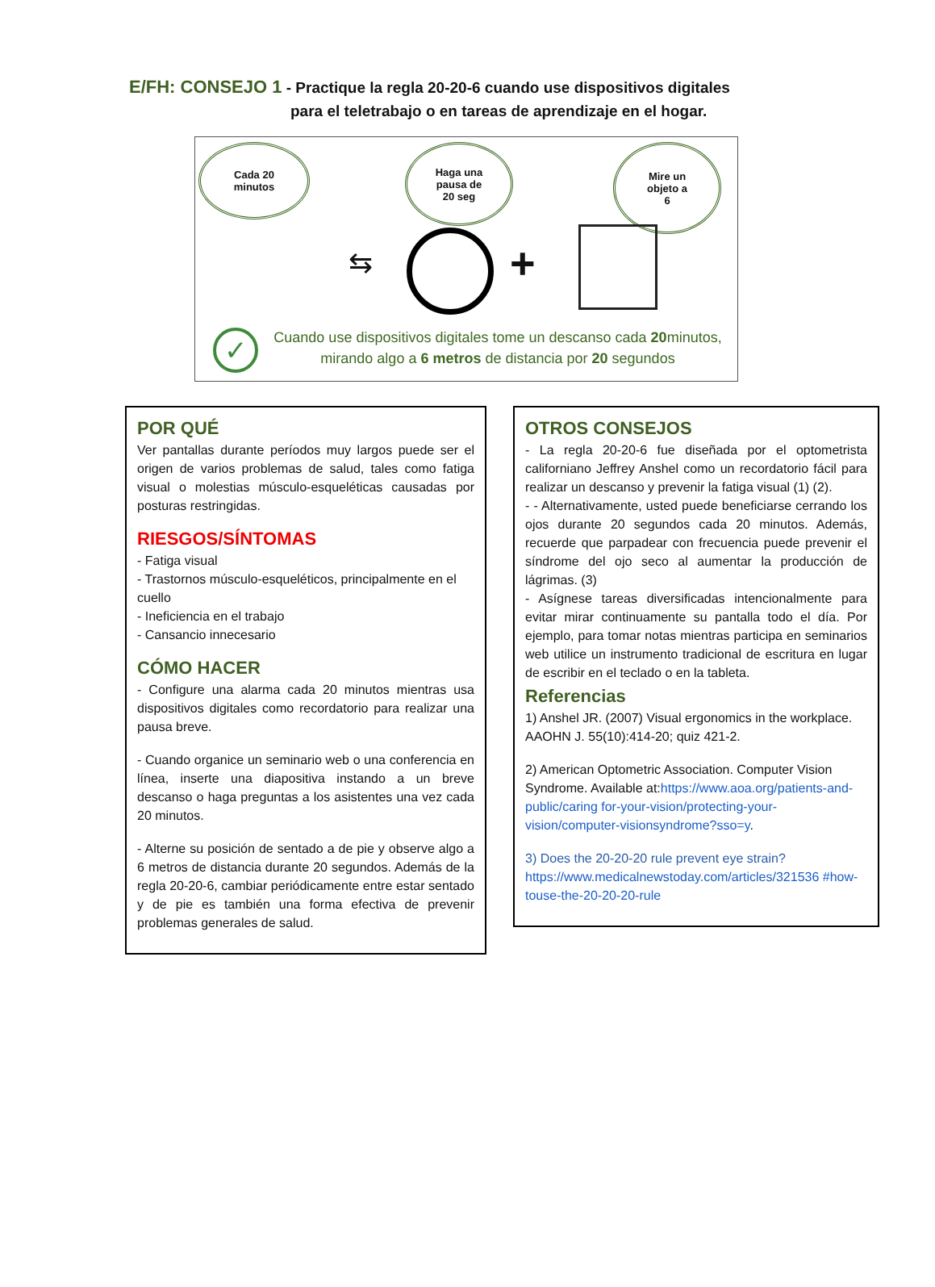E/FH: CONSEJO 1 - Practique la regla 20-20-6 cuando use dispositivos digitales
para el teletrabajo o en tareas de aprendizaje en el hogar.
Cada 20
minutos
Haga una
pausa de
20 seg
Mire un
objeto a
6
⇆ +
✓
Cuando use dispositivos digitales tome un descanso cada 20minutos, mirando algo a 6 metros de distancia por 20 segundos
POR QUÉ
Ver pantallas durante períodos muy largos puede ser el origen de varios problemas de salud, tales como fatiga visual o molestias músculo-esqueléticas causadas por posturas restringidas.
RIESGOS/SÍNTOMAS
- Fatiga visual
- Trastornos músculo-esqueléticos, principalmente en el cuello
- Ineficiencia en el trabajo
- Cansancio innecesario
CÓMO HACER
- Configure una alarma cada 20 minutos mientras usa dispositivos digitales como recordatorio para realizar una pausa breve.
- Cuando organice un seminario web o una conferencia en línea, inserte una diapositiva instando a un breve descanso o haga preguntas a los asistentes una vez cada 20 minutos.
- Alterne su posición de sentado a de pie y observe algo a 6 metros de distancia durante 20 segundos. Además de la regla 20-20-6, cambiar periódicamente entre estar sentado y de pie es también una forma efectiva de prevenir problemas generales de salud.
OTROS CONSEJOS
- La regla 20-20-6 fue diseñada por el optometrista californiano Jeffrey Anshel como un recordatorio fácil para realizar un descanso y prevenir la fatiga visual (1) (2).
- - Alternativamente, usted puede beneficiarse cerrando los ojos durante 20 segundos cada 20 minutos. Además, recuerde que parpadear con frecuencia puede prevenir el síndrome del ojo seco al aumentar la producción de lágrimas. (3)
- Asígnese tareas diversificadas intencionalmente para evitar mirar continuamente su pantalla todo el día. Por ejemplo, para tomar notas mientras participa en seminarios web utilice un instrumento tradicional de escritura en lugar de escribir en el teclado o en la tableta.
Referencias
1) Anshel JR. (2007) Visual ergonomics in the workplace. AAOHN J. 55(10):414-20; quiz 421-2.
2) American Optometric Association. Computer Vision Syndrome. Available at:https://www.aoa.org/patients-and-public/caring for-your-vision/protecting-your-vision/computer-visionsyndrome?sso=y.
3) Does the 20-20-20 rule prevent eye strain?
https://www.medicalnewstoday.com/articles/321536 #how-touse-the-20-20-20-rule